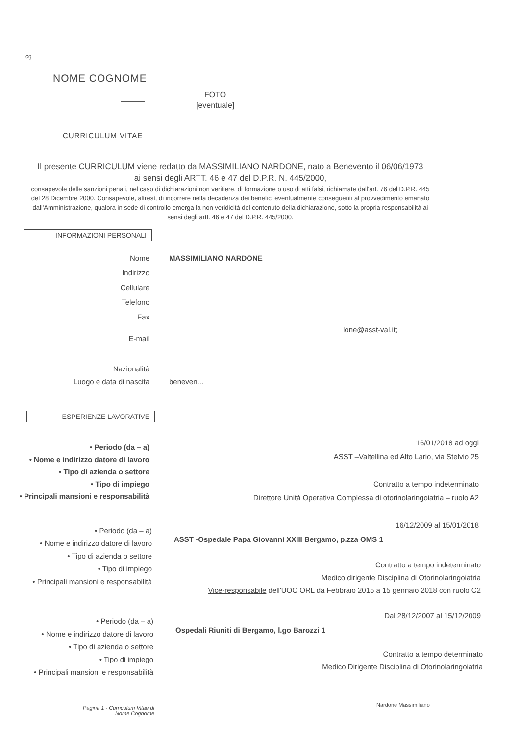cg
NOME COGNOME
FOTO
[eventuale]
CURRICULUM VITAE
Il presente CURRICULUM viene redatto da MASSIMILIANO NARDONE, nato a Benevento il 06/06/1973
ai sensi degli ARTT. 46 e 47 del D.P.R. N. 445/2000,
consapevole delle sanzioni penali, nel caso di dichiarazioni non veritiere, di formazione o uso di atti falsi, richiamate dall'art. 76 del D.P.R. 445 del 28 Dicembre 2000. Consapevole, altresì, di incorrere nella decadenza dei benefici eventualmente conseguenti al provvedimento emanato dall'Amministrazione, qualora in sede di controllo emerga la non veridicità del contenuto della dichiarazione, sotto la propria responsabilità ai sensi degli artt. 46 e 47 del D.P.R. 445/2000.
INFORMAZIONI PERSONALI
Nome MASSIMILIANO NARDONE
Indirizzo
Cellulare
Telefono
Fax
lone@asst-val.it;
E-mail
Nazionalità
Luogo e data di nascita beneven...
ESPERIENZE LAVORATIVE
• Periodo (da – a)
• Nome e indirizzo datore di lavoro
• Tipo di azienda o settore
• Tipo di impiego
• Principali mansioni e responsabilità
16/01/2018 ad oggi
ASST –Valtellina ed Alto Lario, via Stelvio 25
Contratto a tempo indeterminato
Direttore Unità Operativa Complessa di otorinolaringoiatria – ruolo A2
16/12/2009 al 15/01/2018
• Periodo (da – a)
• Nome e indirizzo datore di lavoro
• Tipo di azienda o settore
• Tipo di impiego
• Principali mansioni e responsabilità
ASST -Ospedale Papa Giovanni XXIII Bergamo, p.zza OMS 1
Contratto a tempo indeterminato
Medico dirigente Disciplina di Otorinolaringoiatria
Vice-responsabile dell'UOC ORL da Febbraio 2015 a 15 gennaio 2018 con ruolo C2
Dal 28/12/2007 al 15/12/2009
• Periodo (da – a)
• Nome e indirizzo datore di lavoro
• Tipo di azienda o settore
• Tipo di impiego
• Principali mansioni e responsabilità
Ospedali Riuniti di Bergamo, l.go Barozzi 1
Contratto a tempo determinato
Medico Dirigente Disciplina di Otorinolaringoiatria
Pagina 1 - Curriculum Vitae di
Nome Cognome
Nardone Massimiliano